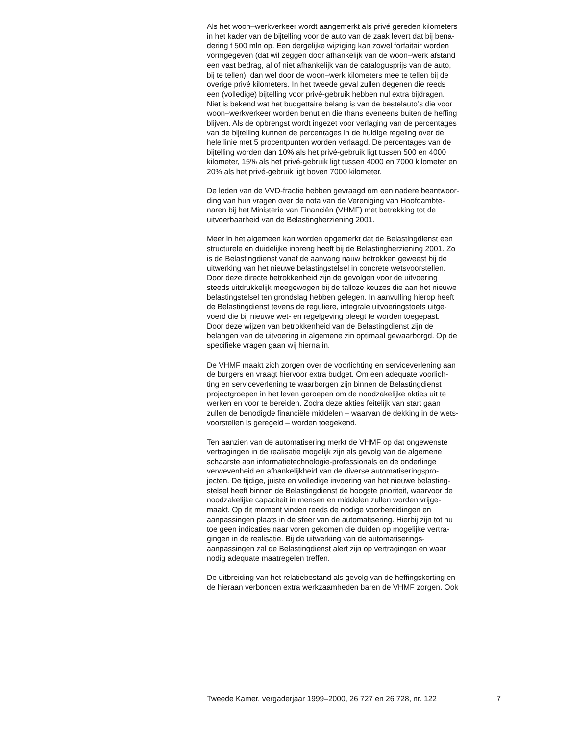Als het woon–werkverkeer wordt aangemerkt als privé gereden kilometers in het kader van de bijtelling voor de auto van de zaak levert dat bij bena- dering f 500 mln op. Een dergelijke wijziging kan zowel forfaitair worden vormgegeven (dat wil zeggen door afhankelijk van de woon–werk afstand een vast bedrag, al of niet afhankelijk van de catalogusprijs van de auto, bij te tellen), dan wel door de woon–werk kilometers mee te tellen bij de overige privé kilometers. In het tweede geval zullen degenen die reeds een (volledige) bijtelling voor privé-gebruik hebben nul extra bijdragen. Niet is bekend wat het budgettaire belang is van de bestelauto’s die voor woon–werkverkeer worden benut en die thans eveneens buiten de heffing blijven. Als de opbrengst wordt ingezet voor verlaging van de percentages van de bijtelling kunnen de percentages in de huidige regeling over de hele linie met 5 procentpunten worden verlaagd. De percentages van de bijtelling worden dan 10% als het privé-gebruik ligt tussen 500 en 4000 kilometer, 15% als het privé-gebruik ligt tussen 4000 en 7000 kilometer en 20% als het privé-gebruik ligt boven 7000 kilometer.
De leden van de VVD-fractie hebben gevraagd om een nadere beantwoor- ding van hun vragen over de nota van de Vereniging van Hoofdambte- naren bij het Ministerie van Financiën (VHMF) met betrekking tot de uitvoerbaarheid van de Belastingherziening 2001.
Meer in het algemeen kan worden opgemerkt dat de Belastingdienst een structurele en duidelijke inbreng heeft bij de Belastingherziening 2001. Zo is de Belastingdienst vanaf de aanvang nauw betrokken geweest bij de uitwerking van het nieuwe belastingstelsel in concrete wetsvoorstellen. Door deze directe betrokkenheid zijn de gevolgen voor de uitvoering steeds uitdrukkelijk meegewogen bij de talloze keuzes die aan het nieuwe belastingstelsel ten grondslag hebben gelegen. In aanvulling hierop heeft de Belastingdienst tevens de reguliere, integrale uitvoeringstoets uitge- voerd die bij nieuwe wet- en regelgeving pleegt te worden toegepast. Door deze wijzen van betrokkenheid van de Belastingdienst zijn de belangen van de uitvoering in algemene zin optimaal gewaarborgd. Op de specifieke vragen gaan wij hierna in.
De VHMF maakt zich zorgen over de voorlichting en serviceverlening aan de burgers en vraagt hiervoor extra budget. Om een adequate voorlich- ting en serviceverlening te waarborgen zijn binnen de Belastingdienst projectgroepen in het leven geroepen om de noodzakelijke akties uit te werken en voor te bereiden. Zodra deze akties feitelijk van start gaan zullen de benodigde financiële middelen – waarvan de dekking in de wets- voorstellen is geregeld – worden toegekend.
Ten aanzien van de automatisering merkt de VHMF op dat ongewenste vertragingen in de realisatie mogelijk zijn als gevolg van de algemene schaarste aan informatietechnologie-professionals en de onderlinge verwevenheid en afhankelijkheid van de diverse automatiseringspro- jecten. De tijdige, juiste en volledige invoering van het nieuwe belasting- stelsel heeft binnen de Belastingdienst de hoogste prioriteit, waarvoor de noodzakelijke capaciteit in mensen en middelen zullen worden vrijge- maakt. Op dit moment vinden reeds de nodige voorbereidingen en aanpassingen plaats in de sfeer van de automatisering. Hierbij zijn tot nu toe geen indicaties naar voren gekomen die duiden op mogelijke vertra- gingen in de realisatie. Bij de uitwerking van de automatiserings- aanpassingen zal de Belastingdienst alert zijn op vertragingen en waar nodig adequate maatregelen treffen.
De uitbreiding van het relatiebestand als gevolg van de heffingskorting en de hieraan verbonden extra werkzaamheden baren de VHMF zorgen. Ook
Tweede Kamer, vergaderjaar 1999–2000, 26 727 en 26 728, nr. 122 7